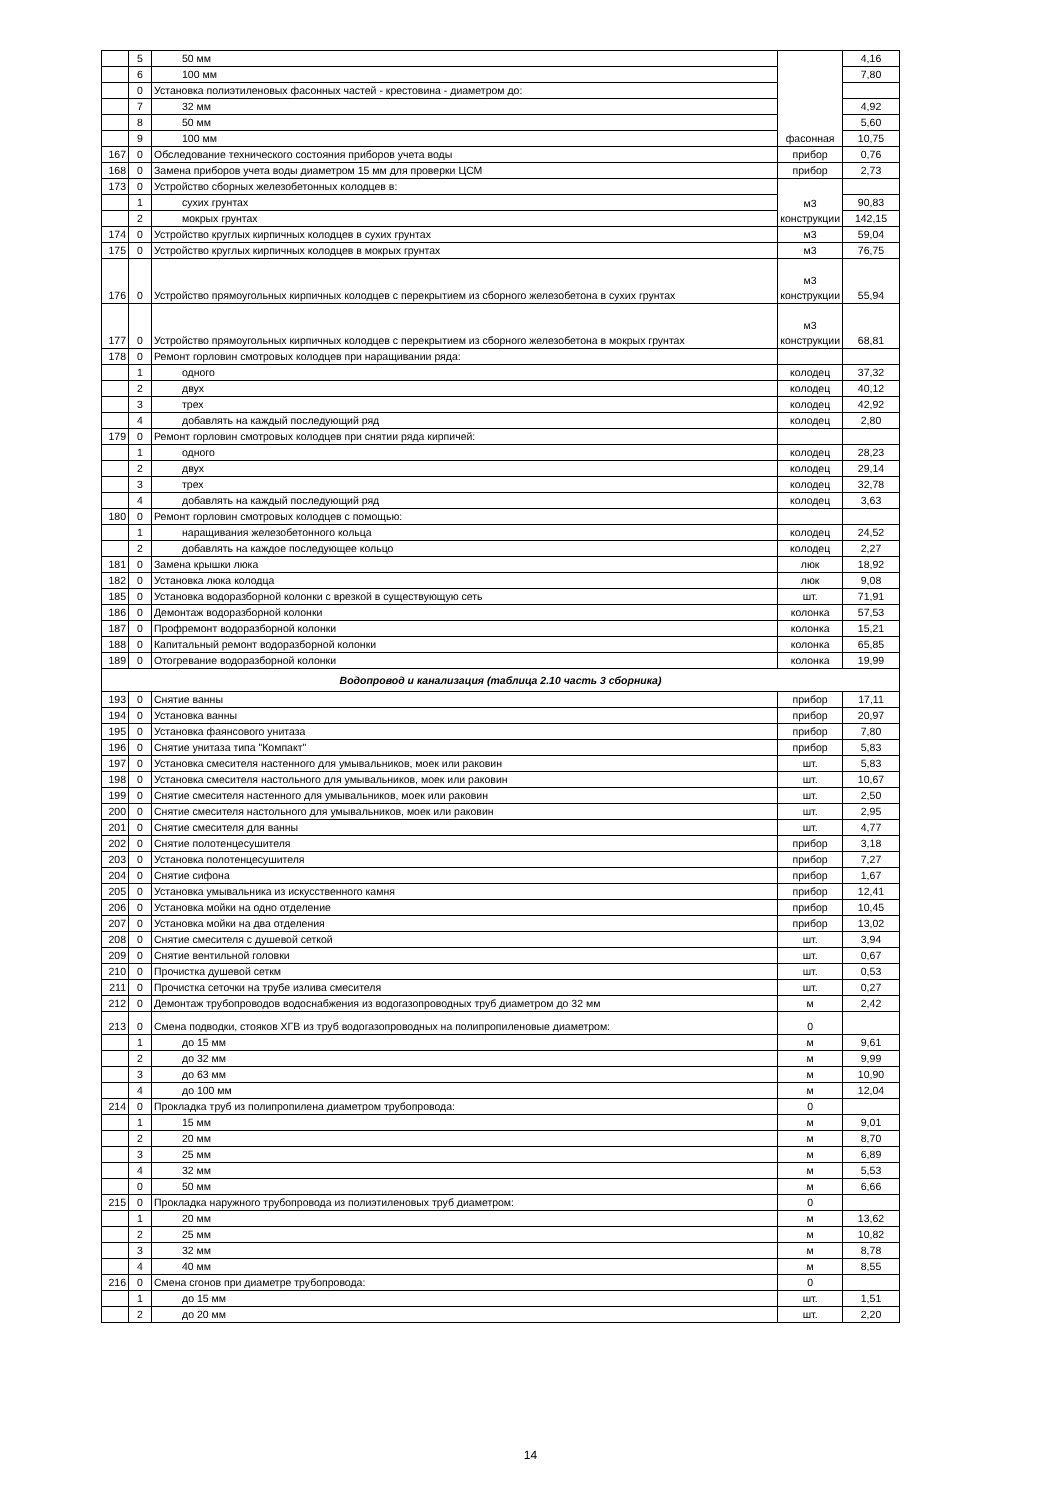| | 5 | 50 мм | фасонная | 4,16 |
| | 6 | 100 мм | | 7,80 |
| | 0 | Установка полиэтиленовых фасонных частей - крестовина - диаметром до: | | |
| | 7 | 32 мм | | 4,92 |
| | 8 | 50 мм | | 5,60 |
| | 9 | 100 мм | | 10,75 |
| 167 | 0 | Обследование технического состояния приборов учета воды | прибор | 0,76 |
| 168 | 0 | Замена приборов учета воды диаметром 15 мм для проверки ЦСМ | прибор | 2,73 |
| 173 | 0 | Устройство сборных железобетонных колодцев в: | м3 конструкции | |
| | 1 | сухих грунтах | | 90,83 |
| | 2 | мокрых грунтах | | 142,15 |
| 174 | 0 | Устройство круглых кирпичных колодцев в сухих грунтах | м3 | 59,04 |
| 175 | 0 | Устройство круглых кирпичных колодцев в мокрых грунтах | м3 | 76,75 |
| 176 | 0 | Устройство прямоугольных кирпичных колодцев с перекрытием из сборного железобетона в сухих грунтах | м3 конструкции | 55,94 |
| 177 | 0 | Устройство прямоугольных кирпичных колодцев с перекрытием из сборного железобетона в мокрых грунтах | м3 конструкции | 68,81 |
| 178 | 0 | Ремонт горловин смотровых колодцев при наращивании ряда: | | |
| | 1 | одного | колодец | 37,32 |
| | 2 | двух | колодец | 40,12 |
| | 3 | трех | колодец | 42,92 |
| | 4 | добавлять на каждый последующий ряд | колодец | 2,80 |
| 179 | 0 | Ремонт горловин смотровых колодцев при снятии ряда кирпичей: | | |
| | 1 | одного | колодец | 28,23 |
| | 2 | двух | колодец | 29,14 |
| | 3 | трех | колодец | 32,78 |
| | 4 | добавлять на каждый последующий ряд | колодец | 3,63 |
| 180 | 0 | Ремонт горловин смотровых колодцев с помощью: | | |
| | 1 | наращивания железобетонного кольца | колодец | 24,52 |
| | 2 | добавлять на каждое последующее кольцо | колодец | 2,27 |
| 181 | 0 | Замена крышки люка | люк | 18,92 |
| 182 | 0 | Установка люка колодца | люк | 9,08 |
| 185 | 0 | Установка водоразборной колонки с врезкой в существующую сеть | шт. | 71,91 |
| 186 | 0 | Демонтаж водоразборной колонки | колонка | 57,53 |
| 187 | 0 | Профремонт водоразборной колонки | колонка | 15,21 |
| 188 | 0 | Капитальный ремонт водоразборной колонки | колонка | 65,85 |
| 189 | 0 | Отогревание водоразборной колонки | колонка | 19,99 |
| Водопровод и канализация (таблица 2.10 часть 3 сборника) | | | | |
| 193 | 0 | Снятие ванны | прибор | 17,11 |
| 194 | 0 | Установка ванны | прибор | 20,97 |
| 195 | 0 | Установка фаянсового унитаза | прибор | 7,80 |
| 196 | 0 | Снятие унитаза типа "Компакт" | прибор | 5,83 |
| 197 | 0 | Установка смесителя настенного для умывальников, моек или раковин | шт. | 5,83 |
| 198 | 0 | Установка смесителя настольного для умывальников, моек или раковин | шт. | 10,67 |
| 199 | 0 | Снятие смесителя настенного для умывальников, моек или раковин | шт. | 2,50 |
| 200 | 0 | Снятие смесителя настольного для умывальников, моек или раковин | шт. | 2,95 |
| 201 | 0 | Снятие смесителя для ванны | шт. | 4,77 |
| 202 | 0 | Снятие полотенцесушителя | прибор | 3,18 |
| 203 | 0 | Установка полотенцесушителя | прибор | 7,27 |
| 204 | 0 | Снятие сифона | прибор | 1,67 |
| 205 | 0 | Установка умывальника из искусственного камня | прибор | 12,41 |
| 206 | 0 | Установка мойки на одно отделение | прибор | 10,45 |
| 207 | 0 | Установка мойки на два отделения | прибор | 13,02 |
| 208 | 0 | Снятие смесителя с душевой сеткой | шт. | 3,94 |
| 209 | 0 | Снятие вентильной головки | шт. | 0,67 |
| 210 | 0 | Прочистка душевой сеткм | шт. | 0,53 |
| 211 | 0 | Прочистка сеточки на трубе излива смесителя | шт. | 0,27 |
| 212 | 0 | Демонтаж трубопроводов водоснабжения из водогазопроводных труб диаметром до 32 мм | м | 2,42 |
| 213 | 0 | Смена подводки, стояков ХГВ из труб водогазопроводных на полипропиленовые диаметром: | 0 | |
| | 1 | до 15 мм | м | 9,61 |
| | 2 | до 32 мм | м | 9,99 |
| | 3 | до 63 мм | м | 10,90 |
| | 4 | до 100 мм | м | 12,04 |
| 214 | 0 | Прокладка труб из полипропилена диаметром трубопровода: | 0 | |
| | 1 | 15 мм | м | 9,01 |
| | 2 | 20 мм | м | 8,70 |
| | 3 | 25 мм | м | 6,89 |
| | 4 | 32 мм | м | 5,53 |
| | 0 | 50 мм | м | 6,66 |
| 215 | 0 | Прокладка наружного трубопровода из полиэтиленовых труб диаметром: | 0 | |
| | 1 | 20 мм | м | 13,62 |
| | 2 | 25 мм | м | 10,82 |
| | 3 | 32 мм | м | 8,78 |
| | 4 | 40 мм | м | 8,55 |
| 216 | 0 | Смена сгонов при диаметре трубопровода: | 0 | |
| | 1 | до 15 мм | шт. | 1,51 |
| | 2 | до 20 мм | шт. | 2,20 |
14